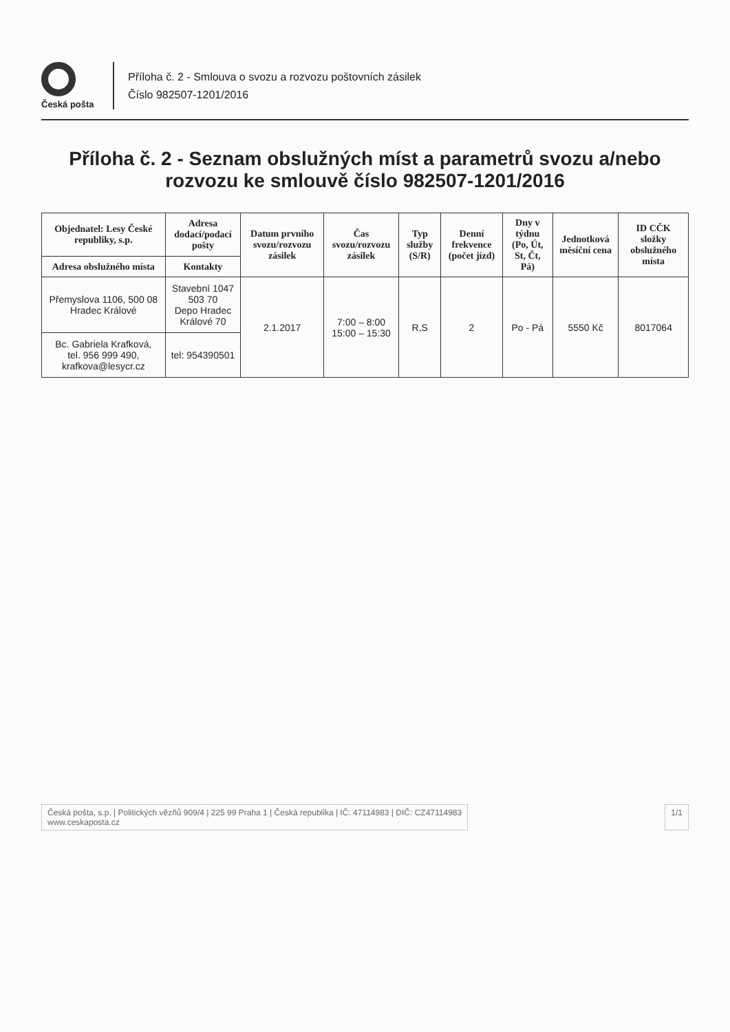Česká pošta
Příloha č. 2 - Smlouva o svozu a rozvozu poštovních zásilek
Číslo 982507-1201/2016
Příloha č. 2 - Seznam obslužných míst a parametrů svozu a/nebo rozvozu ke smlouvě číslo 982507-1201/2016
| Objednatel: Lesy České republiky, s.p. | Adresa dodací/podací pošty | Datum prvního svozu/rozvozu zásilek | Čas svozu/rozvozu zásilek | Typ služby (S/R) | Denní frekvence (počet jízd) | Dny v týdnu (Po, Út, St, Čt, Pá) | Jednotková měsíční cena | ID CČK složky obslužného místa |
| --- | --- | --- | --- | --- | --- | --- | --- | --- |
| Adresa obslužného místa | Kontakty | | | | | | | |
| Přemyslova 1106, 500 08 Hradec Králové | Stavební 1047 503 70 Depo Hradec Králové 70 | 2.1.2017 | 7:00 – 8:00 15:00 – 15:30 | R,S | 2 | Po - Pá | 5550 Kč | 8017064 |
| Bc. Gabriela Krafková, tel. 956 999 490, krafkova@lesycr.cz | tel: 954390501 | | | | | | | |
Česká pošta, s.p. | Politických vězňů 909/4 | 225 99 Praha 1 | Česká republika | IČ: 47114983 | DIČ: CZ47114983
www.ceskaposta.cz
1/1